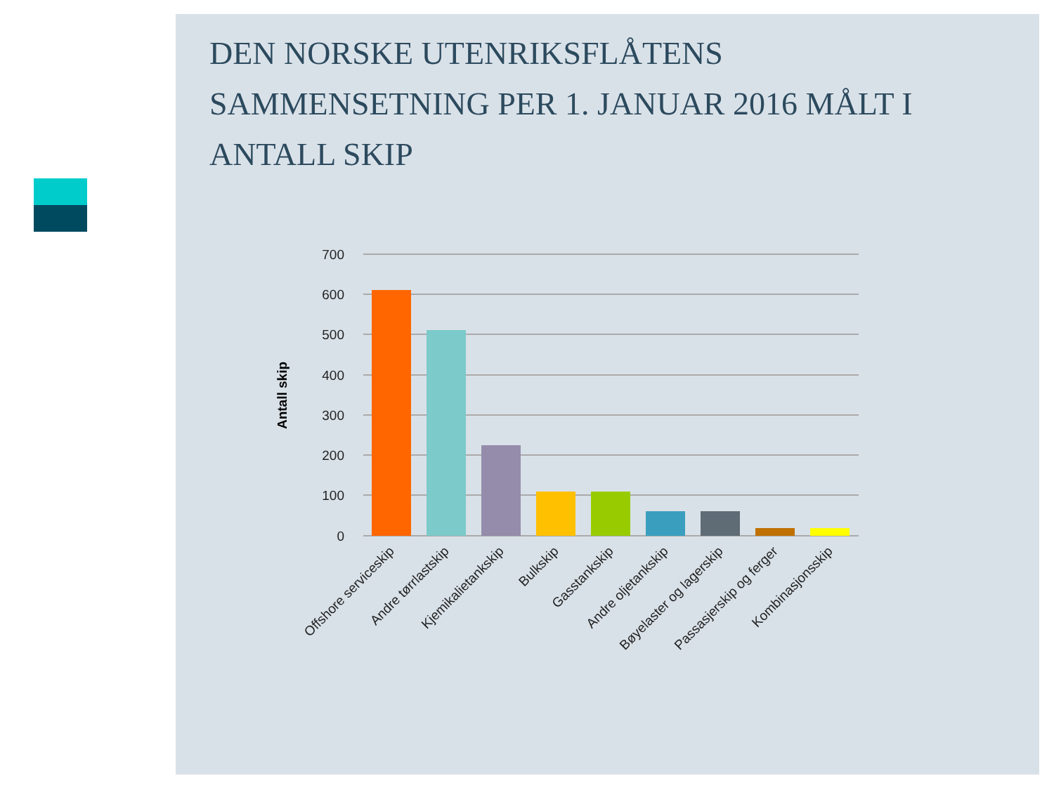DEN NORSKE UTENRIKSFLÅTENS SAMMENSETNING PER 1. JANUAR 2016 MÅLT I ANTALL SKIP
700
600
500
400
300
200
100
0
Antall skip
Offshore serviceskip
Andre tørrlastskip
Kjemikalietankskip
Bulkskip
Gasstankskip
Andre oljetankskip
Bøyelaster og lagerskip
Passasjerskip og ferger
Kombinasjonsskip